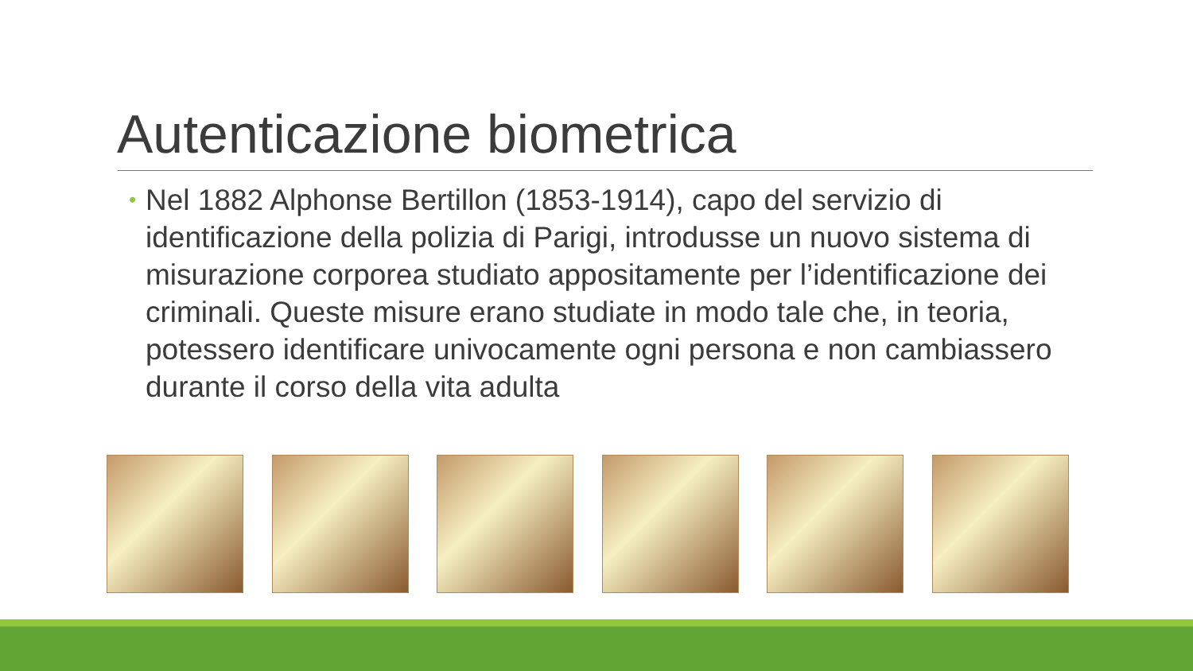Autenticazione biometrica
•
Nel 1882 Alphonse Bertillon (1853-1914), capo del servizio di identificazione della polizia di Parigi, introdusse un nuovo sistema di misurazione corporea studiato appositamente per l’identificazione dei criminali. Queste misure erano studiate in modo tale che, in teoria, potessero identificare univocamente ogni persona e non cambiassero durante il corso della vita adulta